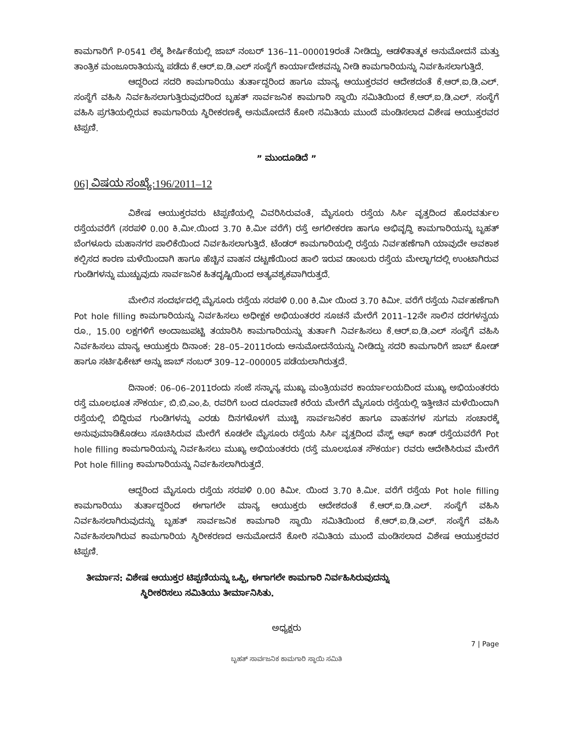ಕಾಮಗಾರಿಗೆ P-0541 ಲೆಕ್ಕ ಶೀರ್ಷಿಕೆಯಲ್ಲಿ ಜಾಬ್ ನಂಬರ್ 136–11–000019ರಂತೆ ನೀಡಿದ್ದು, ಆಡಳಿತಾತ್ಮಕ ಅನುಮೋದನೆ ಮತ್ತು ತಾಂತ್ರಿಕ ಮಂಜೂರಾತಿಯನ್ನು ಪಡೆದು ಕೆ.ಆರ್.ಐ.ಡಿ.ಎಲ್ ಸಂಸ್ಥೆಗೆ ಕಾರ್ಯಾದೇಶವನ್ನು ನೀಡಿ ಕಾಮಗಾರಿಯನ್ನು ನಿರ್ವಹಿಸಲಾಗುತ್ತಿದೆ.
ಆದ್ದರಿಂದ ಸದರಿ ಕಾಮಗಾರಿಯು ತುರ್ತಾದ್ದರಿಂದ ಹಾಗೂ ಮಾನ್ಯ ಆಯುಕ್ತರವರ ಆದೇಶದಂತೆ ಕೆ.ಆರ್.ಐ.ಡಿ.ಎಲ್. ಸಂಸ್ಥೆಗೆ ವಹಿಸಿ ನಿರ್ವಹಿಸಲಾಗುತ್ತಿರುವುದರಿಂದ ಬೃಹತ್ ಸಾರ್ವಜನಿಕ ಕಾಮಗಾರಿ ಸ್ಥಾಯಿ ಸಮಿತಿಯಿಂದ ಕೆ.ಆರ್.ಐ.ಡಿ.ಎಲ್. ಸಂಸ್ಥೆಗೆ ವಹಿಸಿ ಪ್ರಗತಿಯಲ್ಲಿರುವ ಕಾಮಗಾರಿಯ ಸ್ಥಿರೀಕರಣಕ್ಕೆ ಅನುಮೋದನೆ ಕೋರಿ ಸಮಿತಿಯ ಮುಂದೆ ಮಂಡಿಸಲಾದ ವಿಶೇಷ ಆಯುಕ್ತರವರ ಟಿಪ್ಪಣಿ.
” ಮುಂದೂಡಿದೆ ”
06] ವಿಷಯ ಸಂಖ್ಯೆ:196/2011–12
ವಿಶೇಷ ಆಯುಕ್ತರವರು ಟಿಪ್ಪಣಿಯಲ್ಲಿ ವಿವರಿಸಿರುವಂತೆ, ಮೈಸೂರು ರಸ್ತೆಯ ಸಿರ್ಸಿ ವೃತ್ತದಿಂದ ಹೊರವರ್ತುಲ ರಸ್ತೆಯವರೆಗೆ (ಸರಪಳಿ 0.00 ಕಿ.ಮೀ.ಯಿಂದ 3.70 ಕಿ.ಮೀ ವರೆಗೆ) ರಸ್ತೆ ಅಗಲೀಕರಣ ಹಾಗೂ ಅಭಿವೃದ್ಧಿ ಕಾಮಗಾರಿಯನ್ನು ಬೃಹತ್ ಬೆಂಗಳೂರು ಮಹಾನಗರ ಪಾಲಿಕೆಯಿಂದ ನಿರ್ವಹಿಸಲಾಗುತ್ತಿದೆ. ಟೆಂಡರ್ ಕಾಮಗಾರಿಯಲ್ಲಿ ರಸ್ತೆಯ ನಿರ್ವಹಣೆಗಾಗಿ ಯಾವುದೇ ಅವಕಾಶ ಕಲ್ಪಿಸದ ಕಾರಣ ಮಳೆಯಿಂದಾಗಿ ಹಾಗೂ ಹೆಚ್ಚಿನ ವಾಹನ ದಟ್ಟಣೆಯಿಂದ ಹಾಲಿ ಇರುವ ಡಾಂಬರು ರಸ್ತೆಯ ಮೇಲ್ಭಾಗದಲ್ಲಿ ಉಂಟಾಗಿರುವ ಗುಂಡಿಗಳನ್ನು ಮುಚ್ಚುವುದು ಸಾರ್ವಜನಿಕ ಹಿತದೃಷ್ಟಿಯಿಂದ ಅತ್ಯವಶ್ಯಕವಾಗಿರುತ್ತದೆ.
ಮೇಲಿನ ಸಂದರ್ಭದಲ್ಲಿ ಮೈಸೂರು ರಸ್ತೆಯ ಸರಪಳಿ 0.00 ಕಿ.ಮೀ ಯಿಂದ 3.70 ಕಿಮೀ. ವರೆಗೆ ರಸ್ತೆಯ ನಿರ್ವಹಣೆಗಾಗಿ Pot hole filling ಕಾಮಗಾರಿಯನ್ನು ನಿರ್ವಹಿಸಲು ಅಧೀಕ್ಷಕ ಅಭಿಯಂತರರ ಸೂಚನೆ ಮೇರೆಗೆ 2011–12ನೇ ಸಾಲಿನ ದರಗಳನ್ವಯ ರೂ., 15.00 ಲಕ್ಷಗಳಿಗೆ ಅಂದಾಜುಪಟ್ಟಿ ತಯಾರಿಸಿ ಕಾಮಗಾರಿಯನ್ನು ತುರ್ತಾಗಿ ನಿರ್ವಹಿಸಲು ಕೆ.ಆರ್.ಐ.ಡಿ.ಎಲ್ ಸಂಸ್ಥೆಗೆ ವಹಿಸಿ ನಿರ್ವಹಿಸಲು ಮಾನ್ಯ ಆಯುಕ್ತರು ದಿನಾಂಕ: 28–05–2011ರಂದು ಅನುಮೋದನೆಯನ್ನು ನೀಡಿದ್ದು ಸದರಿ ಕಾಮಗಾರಿಗೆ ಜಾಬ್ ಕೋಡ್ ಹಾಗೂ ಸರ್ಟಿಫಿಕೇಟ್ ಅನ್ನು ಜಾಬ್ ನಂಬರ್ 309–12–000005 ಪಡೆಯಲಾಗಿರುತ್ತದೆ.
ದಿನಾಂಕ: 06–06–2011ರಂದು ಸಂಜೆ ಸನ್ಮಾನ್ಯ ಮುಖ್ಯ ಮಂತ್ರಿಯವರ ಕಾರ್ಯಾಲಯದಿಂದ ಮುಖ್ಯ ಅಭಿಯಂತರರು ರಸ್ತೆ ಮೂಲಭೂತ ಸೌಕರ್ಯ, ಬಿ.ಬಿ.ಎಂ.ಪಿ. ರವರಿಗೆ ಬಂದ ದೂರವಾಣಿ ಕರೆಯ ಮೇರೆಗೆ ಮೈಸೂರು ರಸ್ತೆಯಲ್ಲಿ ಇತ್ತೀಚಿನ ಮಳೆಯಿಂದಾಗಿ ರಸ್ತೆಯಲ್ಲಿ ಬಿದ್ದಿರುವ ಗುಂಡಿಗಳನ್ನು ಎರಡು ದಿನಗಳೊಳಗೆ ಮುಚ್ಚಿ ಸಾರ್ವಜನಿಕರ ಹಾಗೂ ವಾಹನಗಳ ಸುಗಮ ಸಂಚಾರಕ್ಕೆ ಅನುವುಮಾಡಿಕೊಡಲು ಸೂಚಿಸಿರುವ ಮೇರೆಗೆ ಕೂಡಲೇ ಮೈಸೂರು ರಸ್ತೆಯ ಸಿರ್ಸಿ ವೃತ್ತದಿಂದ ವೆಸ್ಟ್ ಆಫ್ ಕಾಡ್ ರಸ್ತೆಯವರೆಗೆ Pot hole filling ಕಾಮಗಾರಿಯನ್ನು ನಿರ್ವಹಿಸಲು ಮುಖ್ಯ ಅಭಿಯಂತರರು (ರಸ್ತೆ ಮೂಲಭೂತ ಸೌಕರ್ಯ) ರವರು ಆದೇಶಿಸಿರುವ ಮೇರೆಗೆ Pot hole filling ಕಾಮಗಾರಿಯನ್ನು ನಿರ್ವಹಿಸಲಾಗಿರುತ್ತದೆ.
ಆದ್ದರಿಂದ ಮೈಸೂರು ರಸ್ತೆಯ ಸರಪಳಿ 0.00 ಕಿಮೀ. ಯಿಂದ 3.70 ಕಿ.ಮೀ. ವರೆಗೆ ರಸ್ತೆಯ Pot hole filling ಕಾಮಗಾರಿಯು ತುರ್ತಾದ್ದರಿಂದ ಈಗಾಗಲೇ ಮಾನ್ಯ ಆಯುಕ್ತರು ಆದೇಶದಂತೆ ಕೆ.ಆರ್.ಐ.ಡಿ.ಎಲ್. ಸಂಸ್ಥೆಗೆ ವಹಿಸಿ ನಿರ್ವಹಿಸಲಾಗಿರುವುದನ್ನು ಬೃಹತ್ ಸಾರ್ವಜನಿಕ ಕಾಮಗಾರಿ ಸ್ಥಾಯಿ ಸಮಿತಿಯಿಂದ ಕೆ.ಆರ್.ಐ.ಡಿ.ಎಲ್. ಸಂಸ್ಥೆಗೆ ವಹಿಸಿ ನಿರ್ವಹಿಸಲಾಗಿರುವ ಕಾಮಗಾರಿಯ ಸ್ಥಿರೀಕರಣದ ಅನುಮೋದನೆ ಕೋರಿ ಸಮಿತಿಯ ಮುಂದೆ ಮಂಡಿಸಲಾದ ವಿಶೇಷ ಆಯುಕ್ತರವರ ಟಿಪ್ಪಣಿ.
ತೀರ್ಮಾನ: ವಿಶೇಷ ಆಯುಕ್ತರ ಟಿಪ್ಪಣಿಯನ್ನು ಒಪ್ಪಿ, ಈಗಾಗಲೇ ಕಾಮಗಾರಿ ನಿರ್ವಹಿಸಿರುವುದನ್ನು
ಸ್ಥಿರೀಕರಿಸಲು ಸಮಿತಿಯು ತೀರ್ಮಾನಿಸಿತು.
ಅಧ್ಯಕ್ಷರು
7 | Page
ಬೃಹತ್ ಸಾರ್ವಜನಿಕ ಕಾಮಗಾರಿ ಸ್ಥಾಯಿ ಸಮಿತಿ